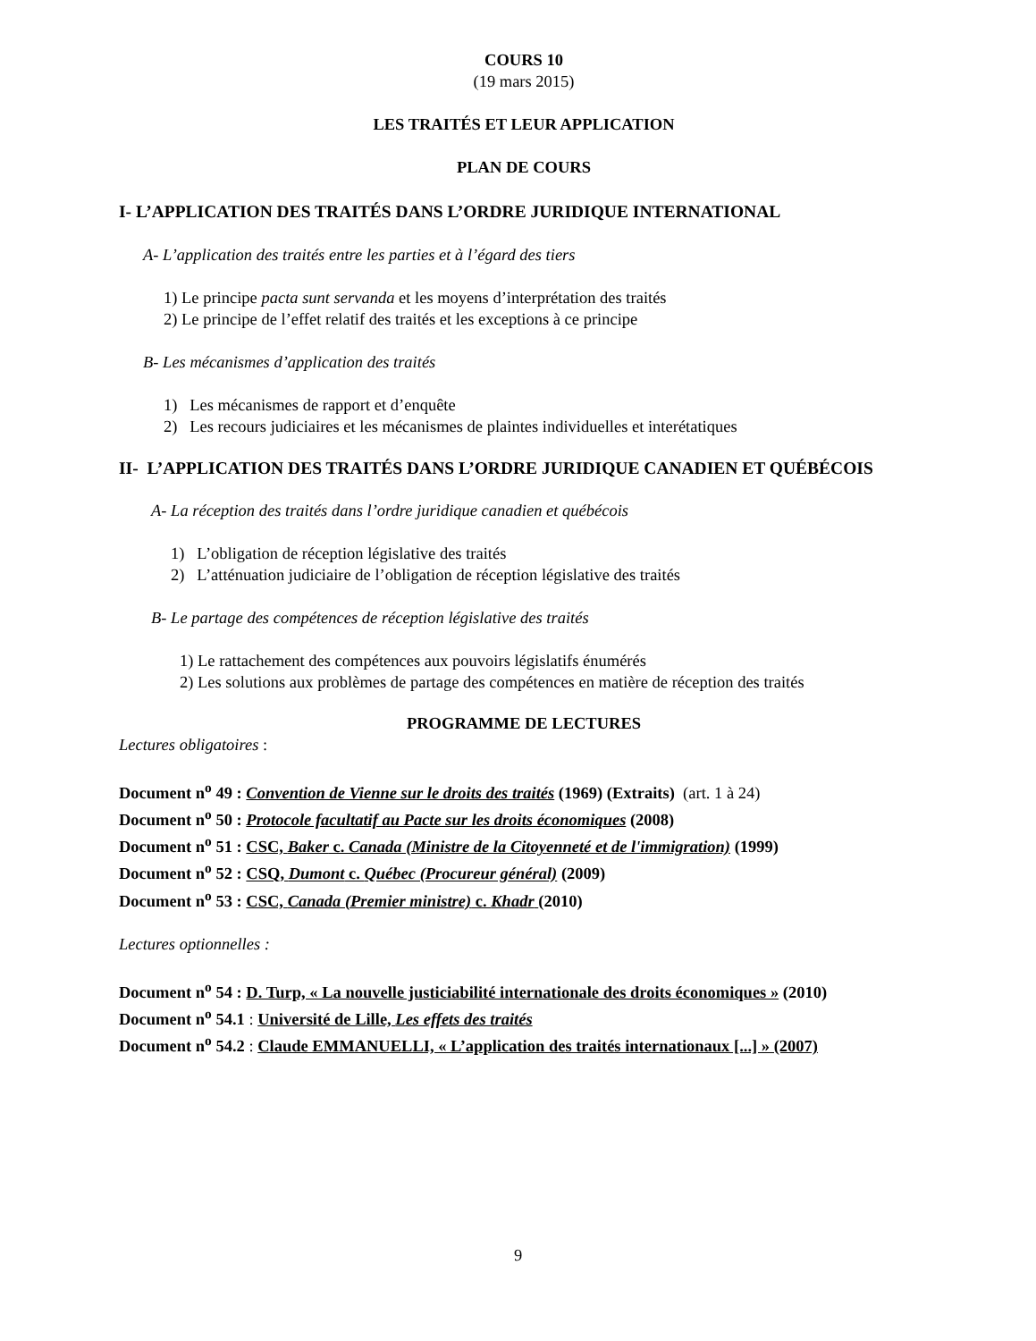COURS 10
(19 mars 2015)
LES TRAITÉS ET LEUR APPLICATION
PLAN DE COURS
I- L’APPLICATION DES TRAITÉS DANS L’ORDRE JURIDIQUE INTERNATIONAL
A- L’application des traités entre les parties et à l’égard des tiers
1) Le principe pacta sunt servanda et les moyens d’interprétation des traités
2) Le principe de l’effet relatif des traités et les exceptions à ce principe
B- Les mécanismes d’application des traités
1) Les mécanismes de rapport et d’enquête
2) Les recours judiciaires et les mécanismes de plaintes individuelles et interétatiques
II- L’APPLICATION DES TRAITÉS DANS L’ORDRE JURIDIQUE CANADIEN ET QUÉBÉCOIS
A- La réception des traités dans l’ordre juridique canadien et québécois
1) L’obligation de réception législative des traités
2) L’atténuation judiciaire de l’obligation de réception législative des traités
B- Le partage des compétences de réception législative des traités
1) Le rattachement des compétences aux pouvoirs législatifs énumérés
2) Les solutions aux problèmes de partage des compétences en matière de réception des traités
PROGRAMME DE LECTURES
Lectures obligatoires :
Document n<sup>o</sup> 49 : Convention de Vienne sur le droits des traités (1969) (Extraits) (art. 1 à 24)
Document n<sup>o</sup> 50 : Protocole facultatif au Pacte sur les droits économiques (2008)
Document n<sup>o</sup> 51 : CSC, Baker c. Canada (Ministre de la Citoyenneté et de l'immigration) (1999)
Document n<sup>o</sup> 52 : CSQ, Dumont c. Québec (Procureur général) (2009)
Document n<sup>o</sup> 53 : CSC, Canada (Premier ministre) c. Khadr (2010)
Lectures optionnelles :
Document n<sup>o</sup> 54 : D. Turp, « La nouvelle justiciabilité internationale des droits économiques » (2010)
Document n<sup>o</sup> 54.1 : Université de Lille, Les effets des traités
Document n<sup>o</sup> 54.2 : Claude EMMANUELLI, « L’application des traités internationaux [...] » (2007)
9